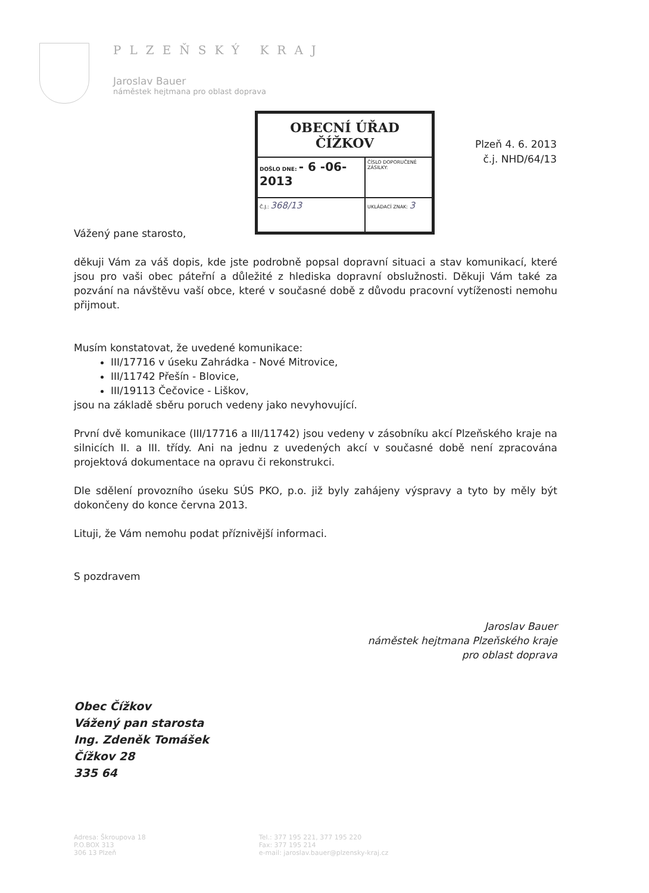PLZEŇSKÝ KRAJ
Jaroslav Bauer
náměstek hejtmana pro oblast doprava
| OBECNÍ ÚŘAD ČÍŽKOV | | |
| DOŠLO DNE: - 6 -06- 2013 | | ČÍSLO DOPORUČENÉ ZÁSILKY: |
| Č.J.: 368/13 | UKLÁDACÍ ZNAK: 3 | |
Plzeň 4. 6. 2013
č.j. NHD/64/13
Vážený pane starosto,
děkuji Vám za váš dopis, kde jste podrobně popsal dopravní situaci a stav komunikací, které jsou pro vaši obec páteřní a důležité z hlediska dopravní obslužnosti. Děkuji Vám také za pozvání na návštěvu vaší obce, které v současné době z důvodu pracovní vytíženosti nemohu přijmout.
Musím konstatovat, že uvedené komunikace:
III/17716 v úseku Zahrádka - Nové Mitrovice,
III/11742 Přešín - Blovice,
III/19113 Čečovice - Liškov,
jsou na základě sběru poruch vedeny jako nevyhovující.
První dvě komunikace (III/17716 a III/11742) jsou vedeny v zásobníku akcí Plzeňského kraje na silnicích II. a III. třídy. Ani na jednu z uvedených akcí v současné době není zpracována projektová dokumentace na opravu či rekonstrukci.
Dle sdělení provozního úseku SÚS PKO, p.o. již byly zahájeny výspravy a tyto by měly být dokončeny do konce června 2013.
Lituji, že Vám nemohu podat příznivější informaci.
S pozdravem
Jaroslav Bauer
náměstek hejtmana Plzeňského kraje
pro oblast doprava
Obec Čížkov
Vážený pan starosta
Ing. Zdeněk Tomášek
Čížkov 28
335 64
Adresa: Škroupova 18
P.O.BOX 313
306 13 Plzeň
Tel.: 377 195 221, 377 195 220
Fax: 377 195 214
e-mail: jaroslav.bauer@plzensky-kraj.cz